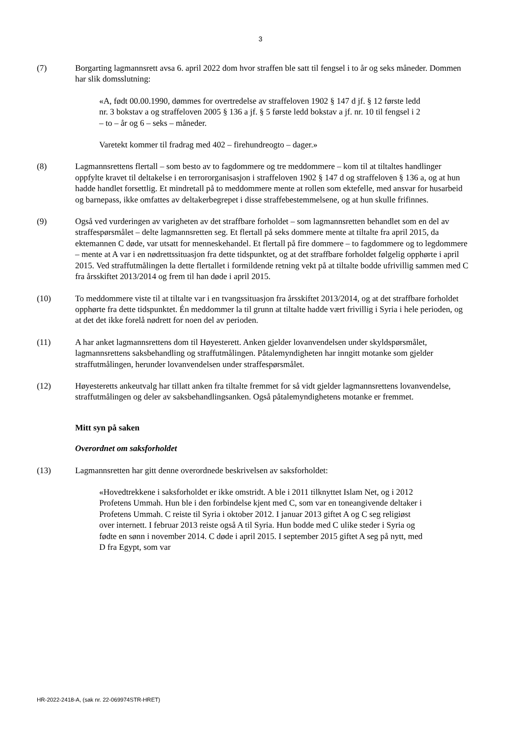3
(7) Borgarting lagmannsrett avsa 6. april 2022 dom hvor straffen ble satt til fengsel i to år og seks måneder. Dommen har slik domsslutning:
«A, født 00.00.1990, dømmes for overtredelse av straffeloven 1902 § 147 d jf. § 12 første ledd nr. 3 bokstav a og straffeloven 2005 § 136 a jf. § 5 første ledd bokstav a jf. nr. 10 til fengsel i 2 – to – år og 6 – seks – måneder.
Varetekt kommer til fradrag med 402 – firehundreogto – dager.»
(8) Lagmannsrettens flertall – som besto av to fagdommere og tre meddommere – kom til at tiltaltes handlinger oppfylte kravet til deltakelse i en terrororganisasjon i straffeloven 1902 § 147 d og straffeloven § 136 a, og at hun hadde handlet forsettlig. Et mindretall på to meddommere mente at rollen som ektefelle, med ansvar for husarbeid og barnepass, ikke omfattes av deltakerbegrepet i disse straffebestemmelsene, og at hun skulle frifinnes.
(9) Også ved vurderingen av varigheten av det straffbare forholdet – som lagmannsretten behandlet som en del av straffespørsmålet – delte lagmannsretten seg. Et flertall på seks dommere mente at tiltalte fra april 2015, da ektemannen C døde, var utsatt for menneskehandel. Et flertall på fire dommere – to fagdommere og to legdommere – mente at A var i en nødrettssituasjon fra dette tidspunktet, og at det straffbare forholdet følgelig opphørte i april 2015. Ved straffutmålingen la dette flertallet i formildende retning vekt på at tiltalte bodde ufrivillig sammen med C fra årsskiftet 2013/2014 og frem til han døde i april 2015.
(10) To meddommere viste til at tiltalte var i en tvangssituasjon fra årsskiftet 2013/2014, og at det straffbare forholdet opphørte fra dette tidspunktet. Én meddommer la til grunn at tiltalte hadde vært frivillig i Syria i hele perioden, og at det det ikke forelå nødrett for noen del av perioden.
(11) A har anket lagmannsrettens dom til Høyesterett. Anken gjelder lovanvendelsen under skyldspørsmålet, lagmannsrettens saksbehandling og straffutmålingen. Påtalemyndigheten har inngitt motanke som gjelder straffutmålingen, herunder lovanvendelsen under straffespørsmålet.
(12) Høyesteretts ankeutvalg har tillatt anken fra tiltalte fremmet for så vidt gjelder lagmannsrettens lovanvendelse, straffutmålingen og deler av saksbehandlingsanken. Også påtalemyndighetens motanke er fremmet.
Mitt syn på saken
Overordnet om saksforholdet
(13) Lagmannsretten har gitt denne overordnede beskrivelsen av saksforholdet:
«Hovedtrekkene i saksforholdet er ikke omstridt. A ble i 2011 tilknyttet Islam Net, og i 2012 Profetens Ummah. Hun ble i den forbindelse kjent med C, som var en toneangivende deltaker i Profetens Ummah. C reiste til Syria i oktober 2012. I januar 2013 giftet A og C seg religiøst over internett. I februar 2013 reiste også A til Syria. Hun bodde med C ulike steder i Syria og fødte en sønn i november 2014. C døde i april 2015. I september 2015 giftet A seg på nytt, med D fra Egypt, som var
HR-2022-2418-A, (sak nr. 22-069974STR-HRET)